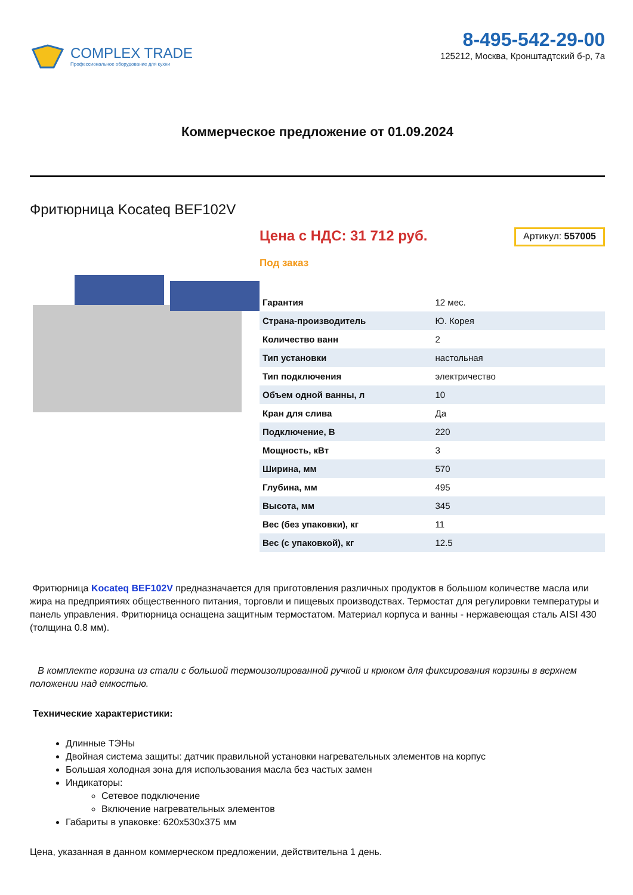COMPLEX TRADE
Профессиональное оборудование для кухни
8-495-542-29-00
125212, Москва, Кронштадтский б-р, 7а
Коммерческое предложение от 01.09.2024
Фритюрница Kocateq BEF102V
Цена с НДС: 31 712 руб. Артикул: 557005
Под заказ
| Гарантия | 12 мес. |
| Страна-производитель | Ю. Корея |
| Количество ванн | 2 |
| Тип установки | настольная |
| Тип подключения | электричество |
| Объем одной ванны, л | 10 |
| Кран для слива | Да |
| Подключение, В | 220 |
| Мощность, кВт | 3 |
| Ширина, мм | 570 |
| Глубина, мм | 495 |
| Высота, мм | 345 |
| Вес (без упаковки), кг | 11 |
| Вес (с упаковкой), кг | 12.5 |
Фритюрница Kocateq BEF102V предназначается для приготовления различных продуктов в большом количестве масла или жира на предприятиях общественного питания, торговли и пищевых производствах. Термостат для регулировки температуры и панель управления. Фритюрница оснащена защитным термостатом. Материал корпуса и ванны - нержавеющая сталь AISI 430 (толщина 0.8 мм).
В комплекте корзина из стали с большой термоизолированной ручкой и крюком для фиксирования корзины в верхнем положении над емкостью.
Технические характеристики:
Длинные ТЭНы
Двойная система защиты: датчик правильной установки нагревательных элементов на корпус
Большая холодная зона для использования масла без частых замен
Индикаторы:
Сетевое подключение
Включение нагревательных элементов
Габариты в упаковке: 620x530x375 мм
Цена, указанная в данном коммерческом предложении, действительна 1 день.